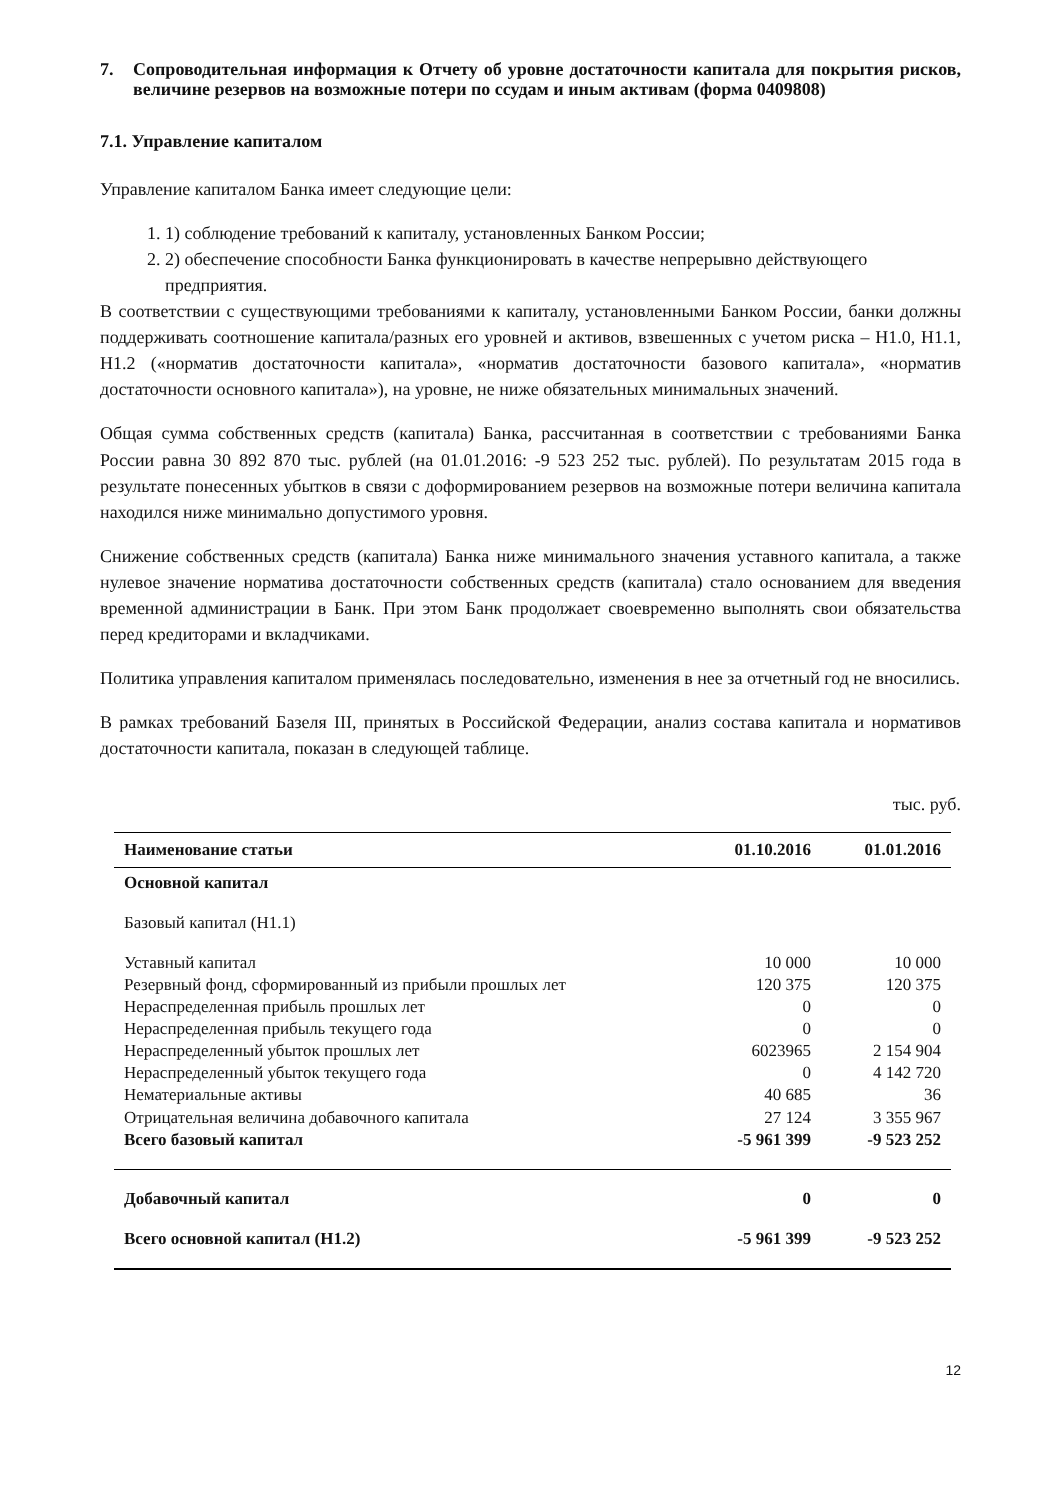7. Сопроводительная информация к Отчету об уровне достаточности капитала для покрытия рисков, величине резервов на возможные потери по ссудам и иным активам (форма 0409808)
7.1. Управление капиталом
Управление капиталом Банка имеет следующие цели:
1. 1) соблюдение требований к капиталу, установленных Банком России;
2. 2) обеспечение способности Банка функционировать в качестве непрерывно действующего предприятия.
В соответствии с существующими требованиями к капиталу, установленными Банком России, банки должны поддерживать соотношение капитала/разных его уровней и активов, взвешенных с учетом риска – Н1.0, Н1.1, Н1.2 («норматив достаточности капитала», «норматив достаточности базового капитала», «норматив достаточности основного капитала»), на уровне, не ниже обязательных минимальных значений.
Общая сумма собственных средств (капитала) Банка, рассчитанная в соответствии с требованиями Банка России равна 30 892 870 тыс. рублей (на 01.01.2016: -9 523 252 тыс. рублей). По результатам 2015 года в результате понесенных убытков в связи с доформированием резервов на возможные потери величина капитала находился ниже минимально допустимого уровня.
Снижение собственных средств (капитала) Банка ниже минимального значения уставного капитала, а также нулевое значение норматива достаточности собственных средств (капитала) стало основанием для введения временной администрации в Банк. При этом Банк продолжает своевременно выполнять свои обязательства перед кредиторами и вкладчиками.
Политика управления капиталом применялась последовательно, изменения в нее за отчетный год не вносились.
В рамках требований Базеля III, принятых в Российской Федерации, анализ состава капитала и нормативов достаточности капитала, показан в следующей таблице.
тыс. руб.
| Наименование статьи | 01.10.2016 | 01.01.2016 |
| --- | --- | --- |
| Основной капитал | | |
| Базовый капитал (Н1.1) | | |
| Уставный капитал | 10 000 | 10 000 |
| Резервный фонд, сформированный из прибыли прошлых лет | 120 375 | 120 375 |
| Нераспределенная прибыль прошлых лет | 0 | 0 |
| Нераспределенная прибыль текущего года | 0 | 0 |
| Нераспределенный убыток прошлых лет | 6023965 | 2 154 904 |
| Нераспределенный убыток текущего года | 0 | 4 142 720 |
| Нематериальные активы | 40 685 | 36 |
| Отрицательная величина добавочного капитала | 27 124 | 3 355 967 |
| Всего базовый капитал | -5 961 399 | -9 523 252 |
| Добавочный капитал | 0 | 0 |
| Всего основной капитал (Н1.2) | -5 961 399 | -9 523 252 |
12